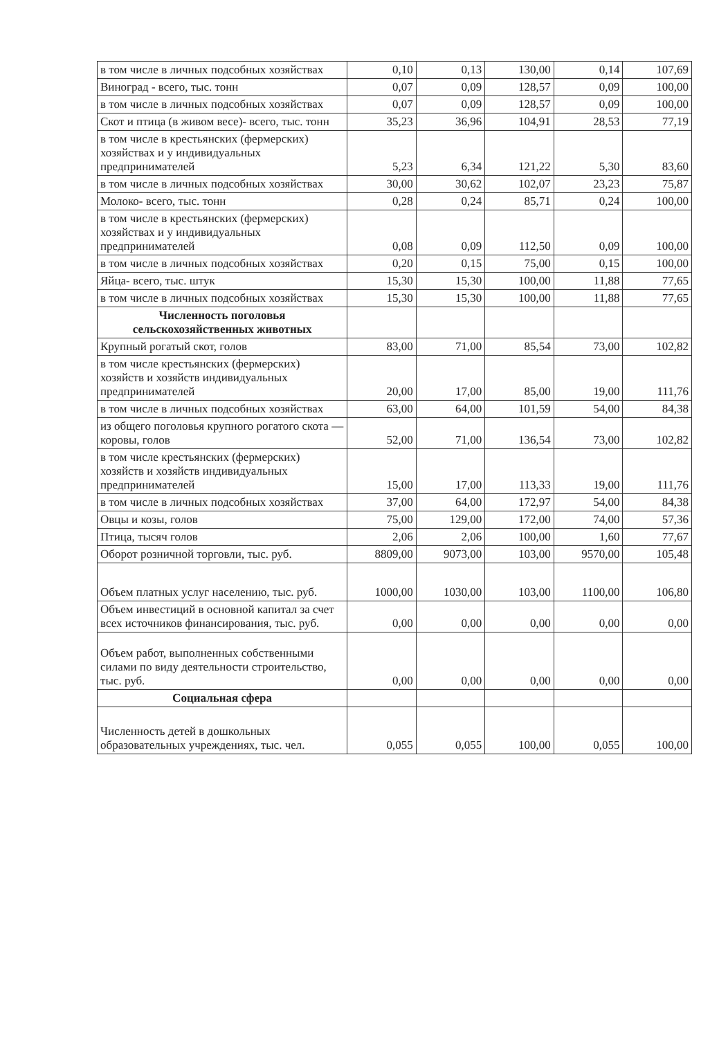| в том числе в личных подсобных хозяйствах | 0,10 | 0,13 | 130,00 | 0,14 | 107,69 |
| Виноград - всего, тыс. тонн | 0,07 | 0,09 | 128,57 | 0,09 | 100,00 |
| в том числе в личных подсобных хозяйствах | 0,07 | 0,09 | 128,57 | 0,09 | 100,00 |
| Скот и птица (в живом весе)- всего, тыс. тонн | 35,23 | 36,96 | 104,91 | 28,53 | 77,19 |
| в том числе в крестьянских (фермерских) хозяйствах и у индивидуальных предпринимателей | 5,23 | 6,34 | 121,22 | 5,30 | 83,60 |
| в том числе в личных подсобных хозяйствах | 30,00 | 30,62 | 102,07 | 23,23 | 75,87 |
| Молоко- всего, тыс. тонн | 0,28 | 0,24 | 85,71 | 0,24 | 100,00 |
| в том числе в крестьянских (фермерских) хозяйствах и у индивидуальных предпринимателей | 0,08 | 0,09 | 112,50 | 0,09 | 100,00 |
| в том числе в личных подсобных хозяйствах | 0,20 | 0,15 | 75,00 | 0,15 | 100,00 |
| Яйца- всего, тыс. штук | 15,30 | 15,30 | 100,00 | 11,88 | 77,65 |
| в том числе в личных подсобных хозяйствах | 15,30 | 15,30 | 100,00 | 11,88 | 77,65 |
| Численность поголовья сельскохозяйственных животных | | | | | |
| Крупный рогатый скот, голов | 83,00 | 71,00 | 85,54 | 73,00 | 102,82 |
| в том числе крестьянских (фермерских) хозяйств и хозяйств индивидуальных предпринимателей | 20,00 | 17,00 | 85,00 | 19,00 | 111,76 |
| в том числе в личных подсобных хозяйствах | 63,00 | 64,00 | 101,59 | 54,00 | 84,38 |
| из общего поголовья крупного рогатого скота — коровы, голов | 52,00 | 71,00 | 136,54 | 73,00 | 102,82 |
| в том числе крестьянских (фермерских) хозяйств и хозяйств индивидуальных предпринимателей | 15,00 | 17,00 | 113,33 | 19,00 | 111,76 |
| в том числе в личных подсобных хозяйствах | 37,00 | 64,00 | 172,97 | 54,00 | 84,38 |
| Овцы и козы, голов | 75,00 | 129,00 | 172,00 | 74,00 | 57,36 |
| Птица, тысяч голов | 2,06 | 2,06 | 100,00 | 1,60 | 77,67 |
| Оборот розничной торговли, тыс. руб. | 8809,00 | 9073,00 | 103,00 | 9570,00 | 105,48 |
| Объем платных услуг населению, тыс. руб. | 1000,00 | 1030,00 | 103,00 | 1100,00 | 106,80 |
| Объем инвестиций в основной капитал за счет всех источников финансирования, тыс. руб. | 0,00 | 0,00 | 0,00 | 0,00 | 0,00 |
| Объем работ, выполненных собственными силами по виду деятельности строительство, тыс. руб. | 0,00 | 0,00 | 0,00 | 0,00 | 0,00 |
| Социальная сфера | | | | | |
| Численность детей в дошкольных образовательных учреждениях, тыс. чел. | 0,055 | 0,055 | 100,00 | 0,055 | 100,00 |